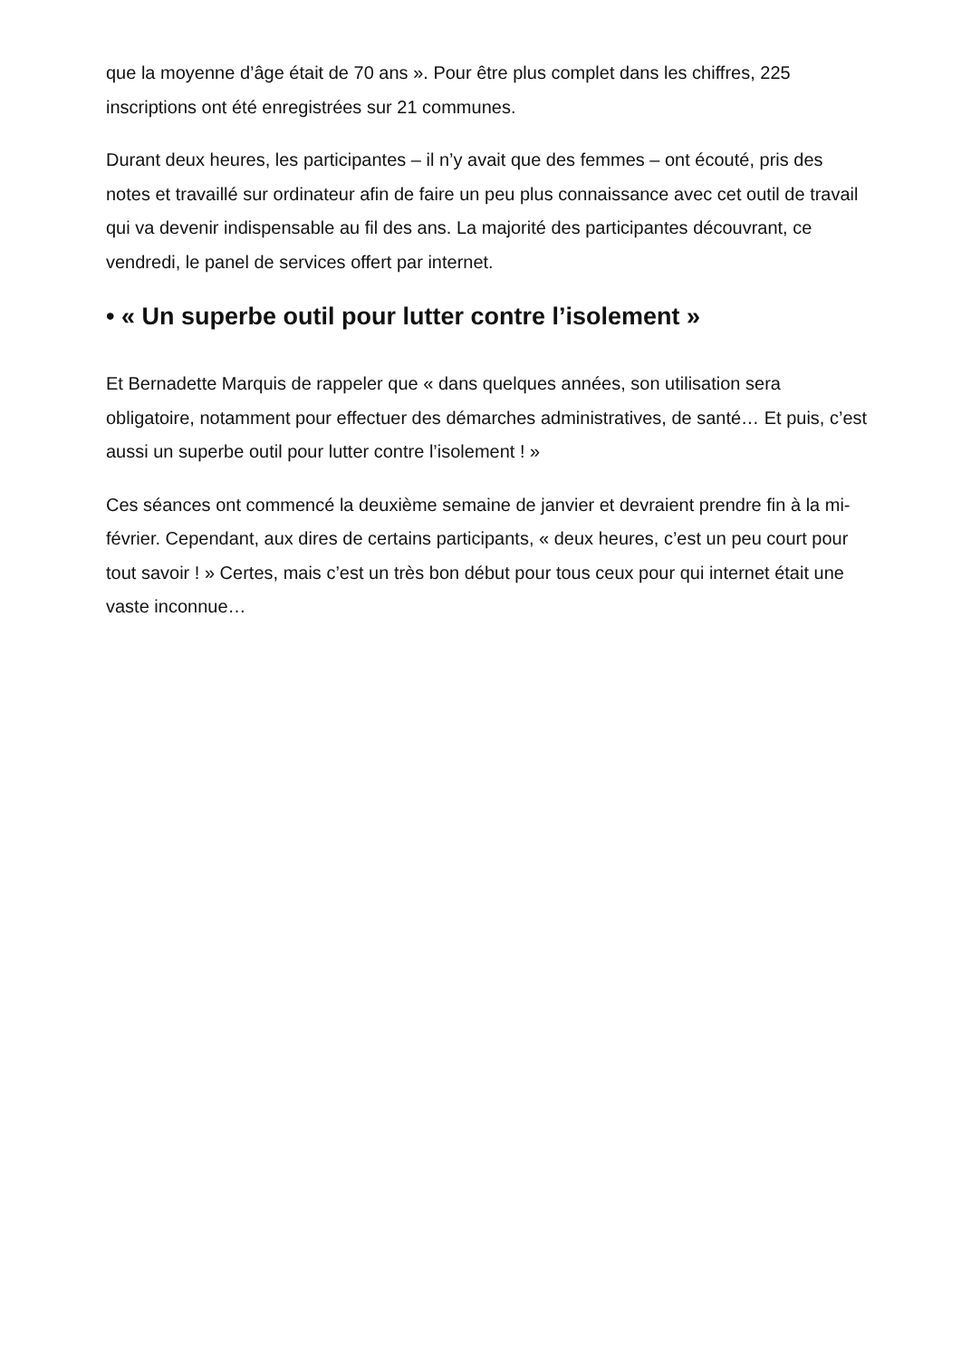que la moyenne d’âge était de 70 ans ». Pour être plus complet dans les chiffres, 225 inscriptions ont été enregistrées sur 21 communes.
Durant deux heures, les participantes – il n’y avait que des femmes – ont écouté, pris des notes et travaillé sur ordinateur afin de faire un peu plus connaissance avec cet outil de travail qui va devenir indispensable au fil des ans. La majorité des participantes découvrant, ce vendredi, le panel de services offert par internet.
• « Un superbe outil pour lutter contre l’isolement »
Et Bernadette Marquis de rappeler que « dans quelques années, son utilisation sera obligatoire, notamment pour effectuer des démarches administratives, de santé… Et puis, c’est aussi un superbe outil pour lutter contre l’isolement ! »
Ces séances ont commencé la deuxième semaine de janvier et devraient prendre fin à la mi-février. Cependant, aux dires de certains participants, « deux heures, c’est un peu court pour tout savoir ! » Certes, mais c’est un très bon début pour tous ceux pour qui internet était une vaste inconnue…